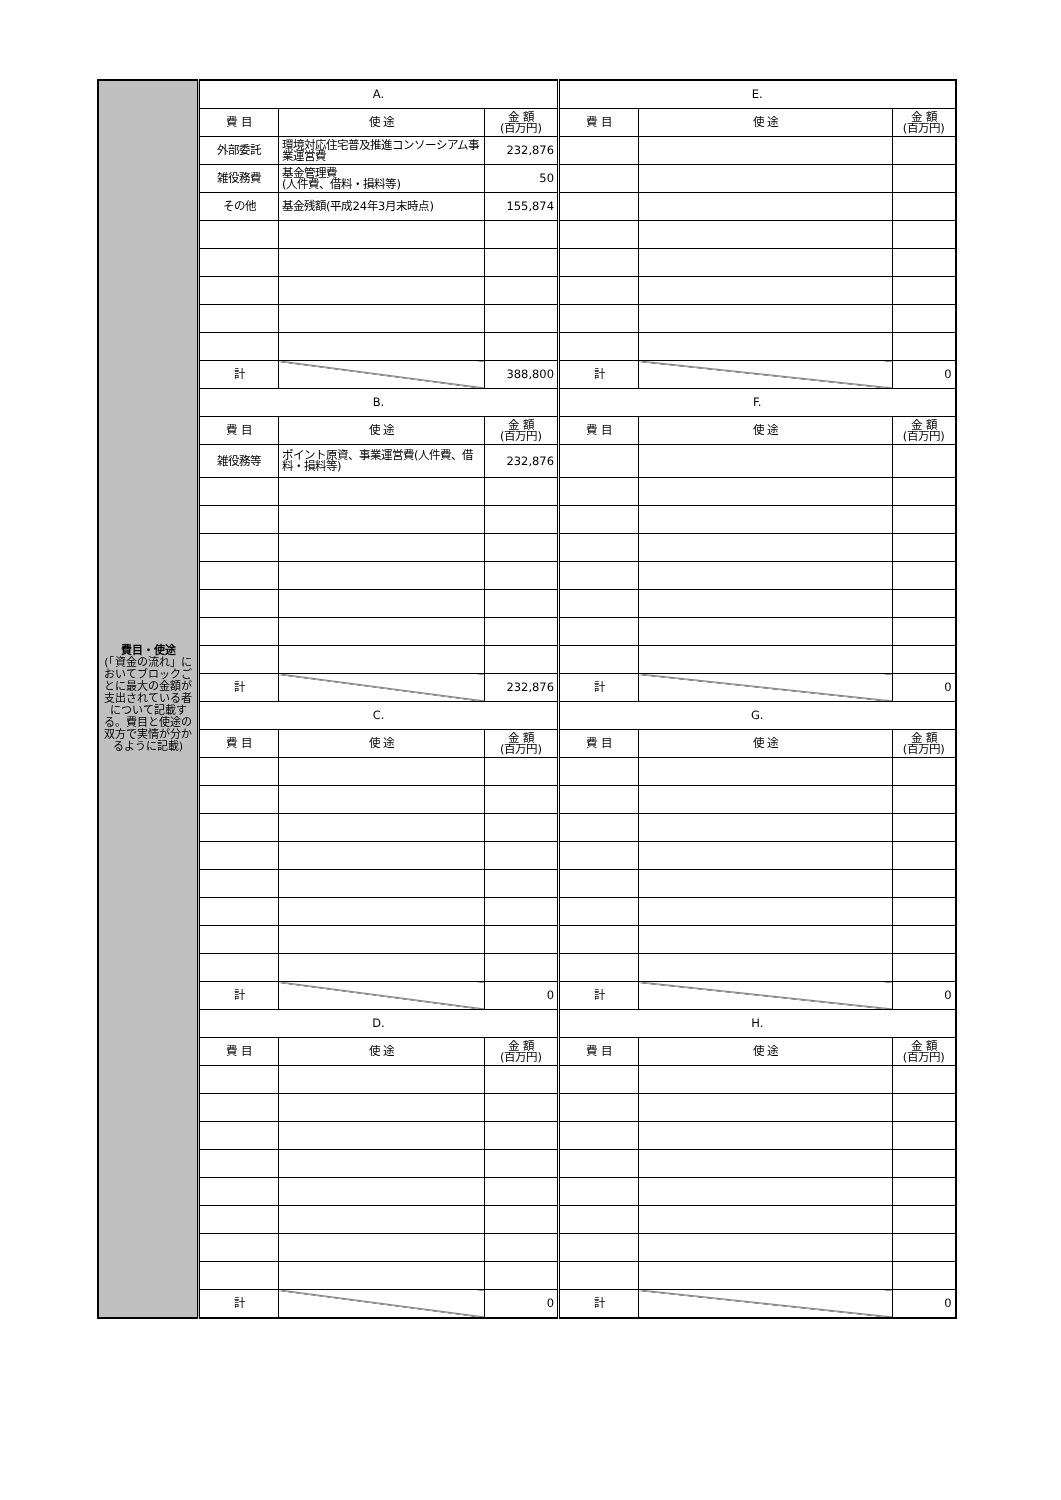| 費目・使途 (「資金の流れ」においてブロックごとに最大の金額が支出されている者について記載する。費目と使途の双方で実情が分かるように記載) | A. | | | E. | | |
| | 費 目 | 使 途 | 金 額 (百万円) | 費 目 | 使 途 | 金 額 (百万円) |
| | 外部委託 | 環境対応住宅普及推進コンソーシアム事業運営費 | 232,876 | | | |
| | 雑役務費 | 基金管理費 (人件費、借料・損料等) | 50 | | | |
| | その他 | 基金残額(平成24年3月末時点) | 155,874 | | | |
| | 計 | | 388,800 | 計 | | 0 |
| | B. | | | F. | | |
| | 費 目 | 使 途 | 金 額 (百万円) | 費 目 | 使 途 | 金 額 (百万円) |
| | 雑役務等 | ポイント原資、事業運営費(人件費、借料・損料等) | 232,876 | | | |
| | 計 | | 232,876 | 計 | | 0 |
| | C. | | | G. | | |
| | 費 目 | 使 途 | 金 額 (百万円) | 費 目 | 使 途 | 金 額 (百万円) |
| | 計 | | 0 | 計 | | 0 |
| | D. | | | H. | | |
| | 費 目 | 使 途 | 金 額 (百万円) | 費 目 | 使 途 | 金 額 (百万円) |
| | 計 | | 0 | 計 | | 0 |